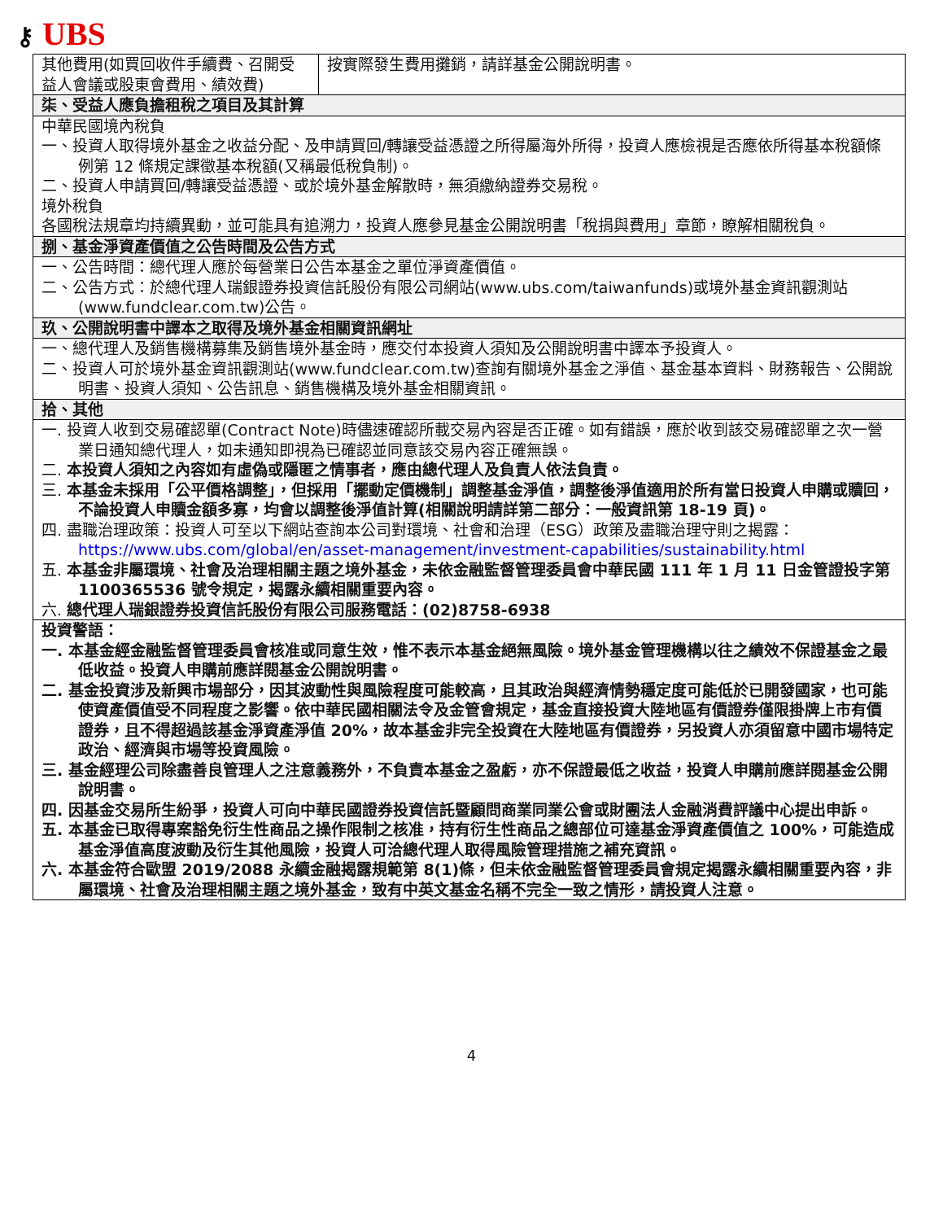⚷ UBS
| 其他費用(如買回收件手續費、召開受益人會議或股東會費用、績效費) | 按實際發生費用攤銷，請詳基金公開說明書。 |
| 柒、受益人應負擔租稅之項目及其計算 | |
| 中華民國境內稅負 一、投資人取得境外基金之收益分配、及申請買回/轉讓受益憑證之所得屬海外所得，投資人應檢視是否應依所得基本稅額條例第 12 條規定課徵基本稅額(又稱最低稅負制)。 二、投資人申請買回/轉讓受益憑證、或於境外基金解散時，無須繳納證券交易稅。 境外稅負 各國稅法規章均持續異動，並可能具有追溯力，投資人應參見基金公開說明書「稅捐與費用」章節，瞭解相關稅負。 | |
| 捌、基金淨資產價值之公告時間及公告方式 | |
| 一、公告時間：總代理人應於每營業日公告本基金之單位淨資產價值。 二、公告方式：於總代理人瑞銀證券投資信託股份有限公司網站(www.ubs.com/taiwanfunds)或境外基金資訊觀測站(www.fundclear.com.tw)公告。 | |
| 玖、公開說明書中譯本之取得及境外基金相關資訊網址 | |
| 一、總代理人及銷售機構募集及銷售境外基金時，應交付本投資人須知及公開說明書中譯本予投資人。 二、投資人可於境外基金資訊觀測站(www.fundclear.com.tw)查詢有關境外基金之淨值、基金基本資料、財務報告、公開說明書、投資人須知、公告訊息、銷售機構及境外基金相關資訊。 | |
| 拾、其他 | |
| 一. 投資人收到交易確認單(Contract Note)時儘速確認所載交易內容是否正確。如有錯誤，應於收到該交易確認單之次一營業日通知總代理人，如未通知即視為已確認並同意該交易內容正確無誤。 二. 本投資人須知之內容如有虛偽或隱匿之情事者，應由總代理人及負責人依法負責。 三. 本基金未採用「公平價格調整」，但採用「擺動定價機制」調整基金淨值，調整後淨值適用於所有當日投資人申購或贖回，不論投資人申贖金額多寡，均會以調整後淨值計算(相關說明請詳第二部分：一般資訊第 18-19 頁)。 四. 盡職治理政策：投資人可至以下網站查詢本公司對環境、社會和治理（ESG）政策及盡職治理守則之揭露： https://www.ubs.com/global/en/asset-management/investment-capabilities/sustainability.html 五. 本基金非屬環境、社會及治理相關主題之境外基金，未依金融監督管理委員會中華民國 111 年 1 月 11 日金管證投字第 1100365536 號令規定，揭露永續相關重要內容。 六. 總代理人瑞銀證券投資信託股份有限公司服務電話：(02)8758-6938 | |
| 投資警語： 一. 本基金經金融監督管理委員會核准或同意生效，惟不表示本基金絕無風險。境外基金管理機構以往之績效不保證基金之最低收益。投資人申購前應詳閱基金公開說明書。 二. 基金投資涉及新興市場部分，因其波動性與風險程度可能較高，且其政治與經濟情勢穩定度可能低於已開發國家，也可能使資產價值受不同程度之影響。依中華民國相關法令及金管會規定，基金直接投資大陸地區有價證券僅限掛牌上市有價證券，且不得超過該基金淨資產淨值 20%，故本基金非完全投資在大陸地區有價證券，另投資人亦須留意中國市場特定政治、經濟與市場等投資風險。 三. 基金經理公司除盡善良管理人之注意義務外，不負責本基金之盈虧，亦不保證最低之收益，投資人申購前應詳閱基金公開說明書。 四. 因基金交易所生紛爭，投資人可向中華民國證券投資信託暨顧問商業同業公會或財團法人金融消費評議中心提出申訴。 五. 本基金已取得專案豁免衍生性商品之操作限制之核准，持有衍生性商品之總部位可達基金淨資產價值之 100%，可能造成基金淨值高度波動及衍生其他風險，投資人可洽總代理人取得風險管理措施之補充資訊。 六. 本基金符合歐盟 2019/2088 永續金融揭露規範第 8(1)條，但未依金融監督管理委員會規定揭露永續相關重要內容，非屬環境、社會及治理相關主題之境外基金，致有中英文基金名稱不完全一致之情形，請投資人注意。 | |
4